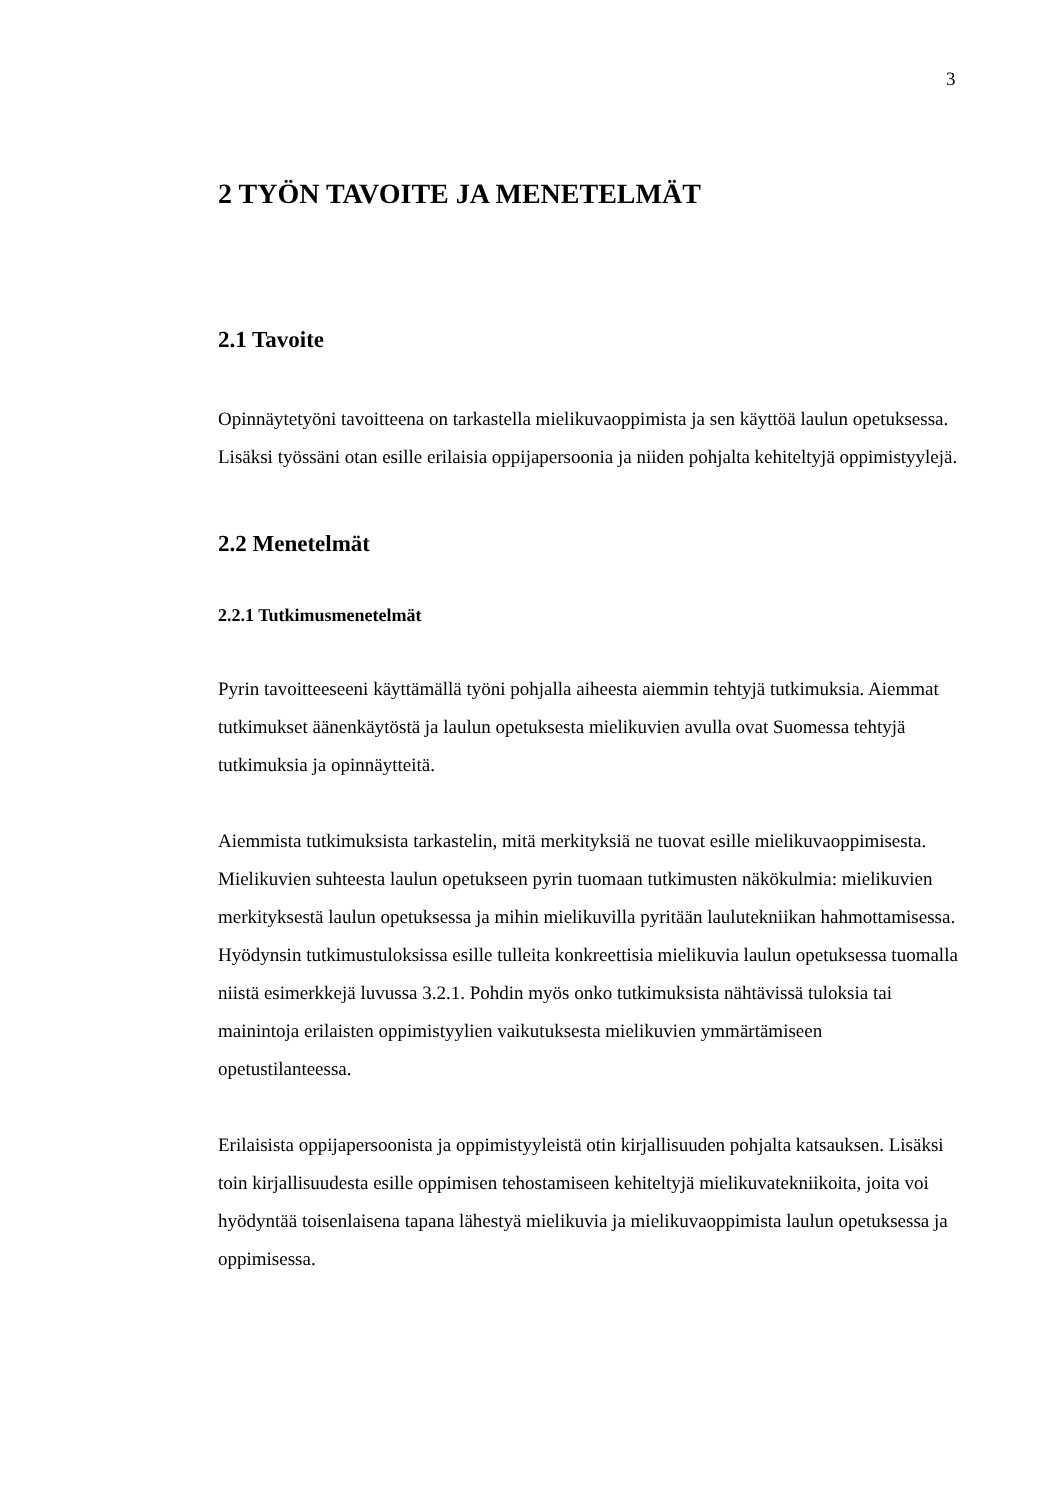3
2 TYÖN TAVOITE JA MENETELMÄT
2.1 Tavoite
Opinnäytetyöni tavoitteena on tarkastella mielikuvaoppimista ja sen käyttöä laulun opetuksessa. Lisäksi työssäni otan esille erilaisia oppijapersoonia ja niiden pohjalta kehiteltyjä oppimistyylejä.
2.2 Menetelmät
2.2.1 Tutkimusmenetelmät
Pyrin tavoitteeseeni käyttämällä työni pohjalla aiheesta aiemmin tehtyjä tutkimuksia. Aiemmat tutkimukset äänenkäytöstä ja laulun opetuksesta mielikuvien avulla ovat Suomessa tehtyjä tutkimuksia ja opinnäytteitä.
Aiemmista tutkimuksista tarkastelin, mitä merkityksiä ne tuovat esille mielikuvaoppimisesta. Mielikuvien suhteesta laulun opetukseen pyrin tuomaan tutkimusten näkökulmia: mielikuvien merkityksestä laulun opetuksessa ja mihin mielikuvilla pyritään laulutekniikan hahmottamisessa. Hyödynsin tutkimustuloksissa esille tulleita konkreettisia mielikuvia laulun opetuksessa tuomalla niistä esimerkkejä luvussa 3.2.1. Pohdin myös onko tutkimuksista nähtävissä tuloksia tai mainintoja erilaisten oppimistyylien vaikutuksesta mielikuvien ymmärtämiseen opetustilanteessa.
Erilaisista oppijapersoonista ja oppimistyyleistä otin kirjallisuuden pohjalta katsauksen. Lisäksi toin kirjallisuudesta esille oppimisen tehostamiseen kehiteltyjä mielikuvatekniikoita, joita voi hyödyntää toisenlaisena tapana lähestyä mielikuvia ja mielikuvaoppimista laulun opetuksessa ja oppimisessa.